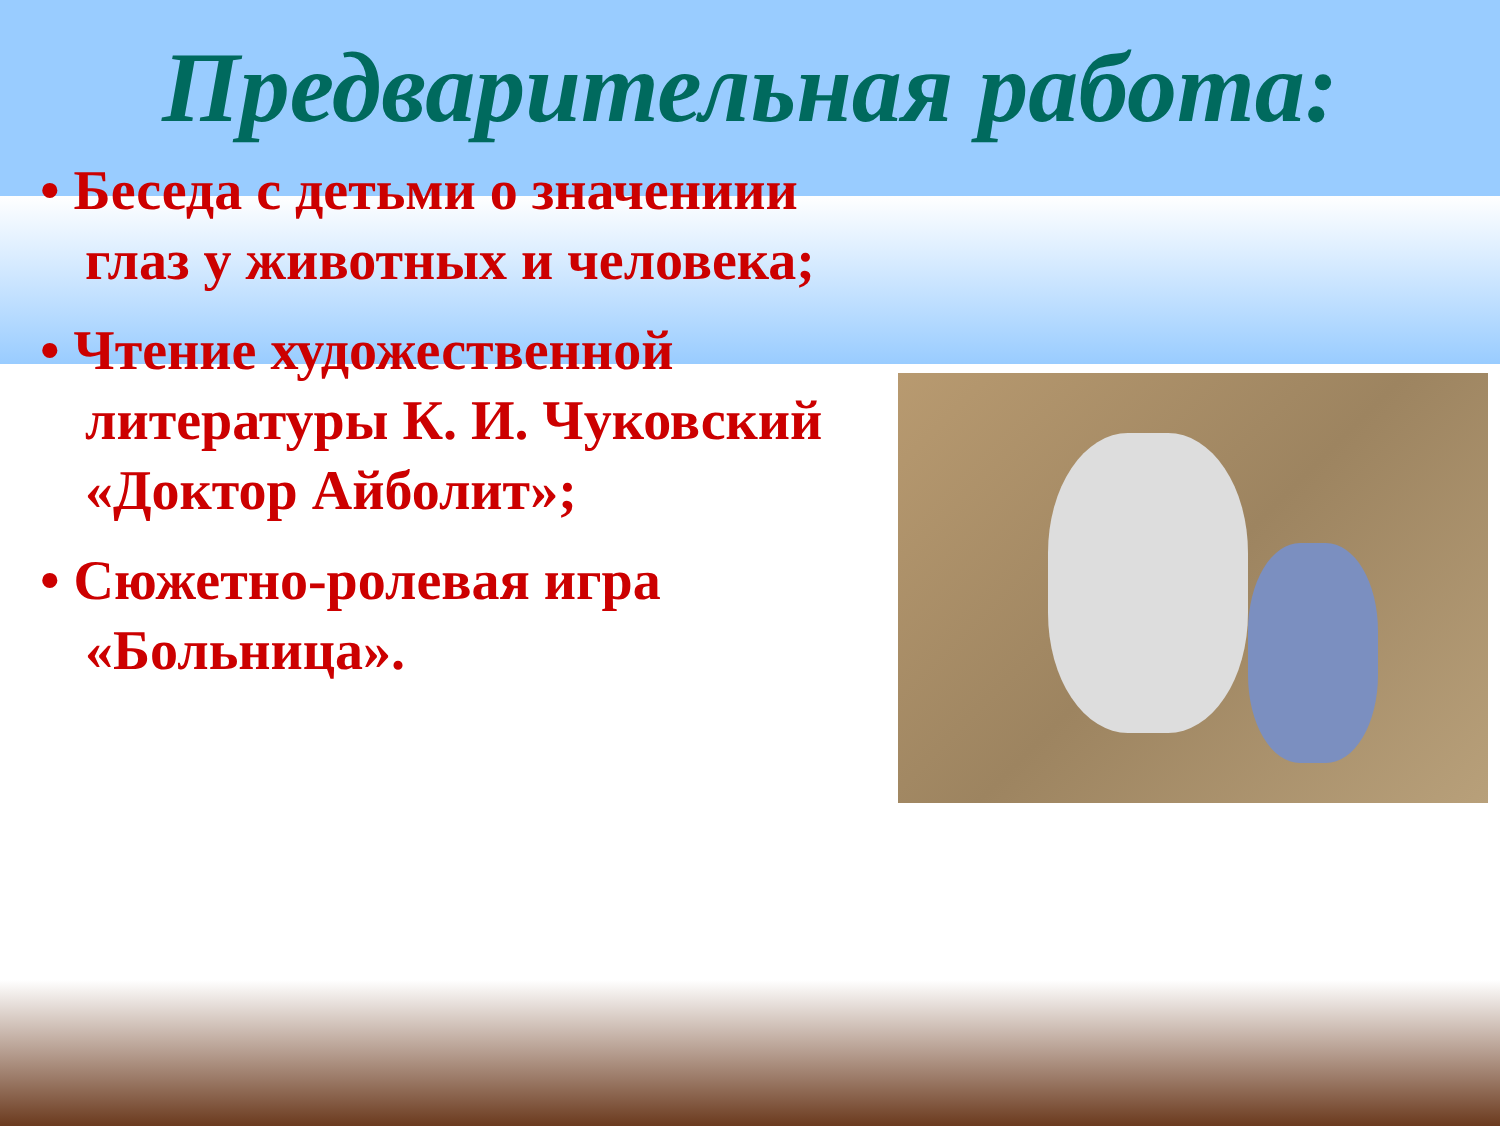Предварительная работа:
• Беседа с детьми о значениии глаз у животных и человека;
• Чтение художественной литературы К. И. Чуковский «Доктор Айболит»;
• Сюжетно-ролевая игра «Больница».